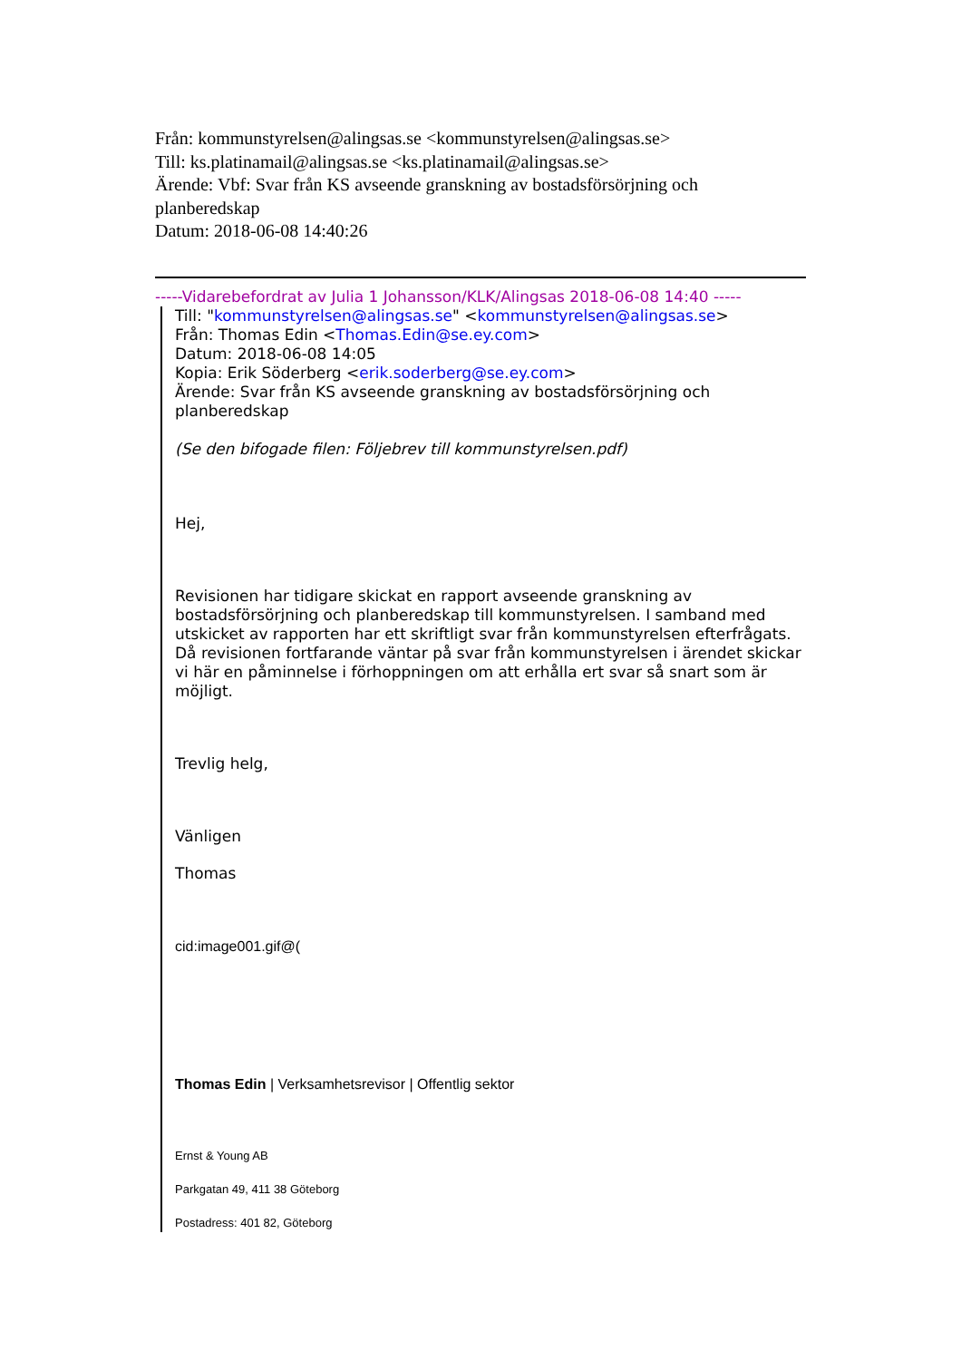Från: kommunstyrelsen@alingsas.se <kommunstyrelsen@alingsas.se>
Till: ks.platinamail@alingsas.se <ks.platinamail@alingsas.se>
Ärende: Vbf: Svar från KS avseende granskning av bostadsförsörjning och planberedskap
Datum: 2018-06-08 14:40:26
-----Vidarebefordrat av Julia 1 Johansson/KLK/Alingsas 2018-06-08 14:40 -----
Till: "kommunstyrelsen@alingsas.se" <kommunstyrelsen@alingsas.se>
Från: Thomas Edin <Thomas.Edin@se.ey.com>
Datum: 2018-06-08 14:05
Kopia: Erik Söderberg <erik.soderberg@se.ey.com>
Ärende: Svar från KS avseende granskning av bostadsförsörjning och planberedskap
(Se den bifogade filen: Följebrev till kommunstyrelsen.pdf)
Hej,
Revisionen har tidigare skickat en rapport avseende granskning av bostadsförsörjning och planberedskap till kommunstyrelsen. I samband med utskicket av rapporten har ett skriftligt svar från kommunstyrelsen efterfrågats. Då revisionen fortfarande väntar på svar från kommunstyrelsen i ärendet skickar vi här en påminnelse i förhoppningen om att erhålla ert svar så snart som är möjligt.
Trevlig helg,
Vänligen
Thomas
cid:image001.gif@(
Thomas Edin | Verksamhetsrevisor | Offentlig sektor
Ernst & Young AB
Parkgatan 49, 411 38 Göteborg
Postadress: 401 82, Göteborg